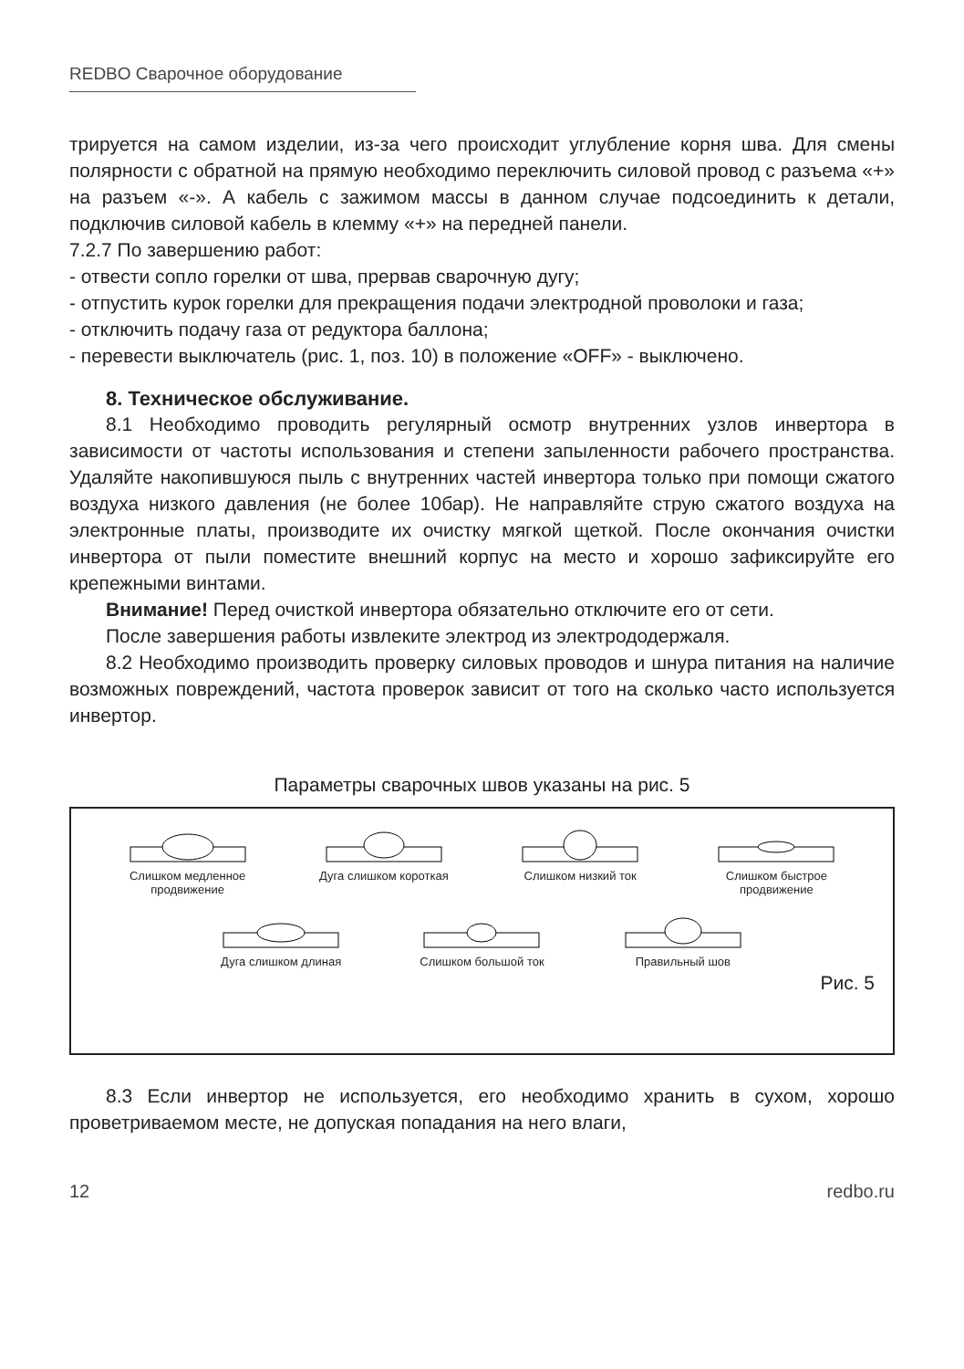REDBO Сварочное оборудование
трируется на самом изделии, из-за чего происходит углубление корня шва. Для смены полярности с обратной на прямую необходимо переключить силовой провод с разъема «+» на разъем «-». А кабель с зажимом массы в данном случае подсоединить к детали, подключив силовой кабель в клемму «+» на передней панели.
7.2.7 По завершению работ:
- отвести сопло горелки от шва, прервав сварочную дугу;
- отпустить курок горелки для прекращения подачи электродной проволоки и газа;
- отключить подачу газа от редуктора баллона;
- перевести выключатель (рис. 1, поз. 10) в положение «OFF» - выключено.
8. Техническое обслуживание.
8.1 Необходимо проводить регулярный осмотр внутренних узлов инвертора в зависимости от частоты использования и степени запыленности рабочего пространства. Удаляйте накопившуюся пыль с внутренних частей инвертора только при помощи сжатого воздуха низкого давления (не более 10бар). Не направляйте струю сжатого воздуха на электронные платы, производите их очистку мягкой щеткой. После окончания очистки инвертора от пыли поместите внешний корпус на место и хорошо зафиксируйте его крепежными винтами.
Внимание! Перед очисткой инвертора обязательно отключите его от сети.
После завершения работы извлеките электрод из электрододержаля.
8.2 Необходимо производить проверку силовых проводов и шнура питания на наличие возможных повреждений, частота проверок зависит от того на сколько часто используется инвертор.
Параметры сварочных швов указаны на рис. 5
Слишком медленное продвижение
Дуга слишком короткая Слишком низкий ток Слишком быстрое продвижение
Дуга слишком длиная Слишком большой ток Правильный шов
Рис. 5
8.3 Если инвертор не используется, его необходимо хранить в сухом, хорошо проветриваемом месте, не допуская попадания на него влаги,
12 redbo.ru